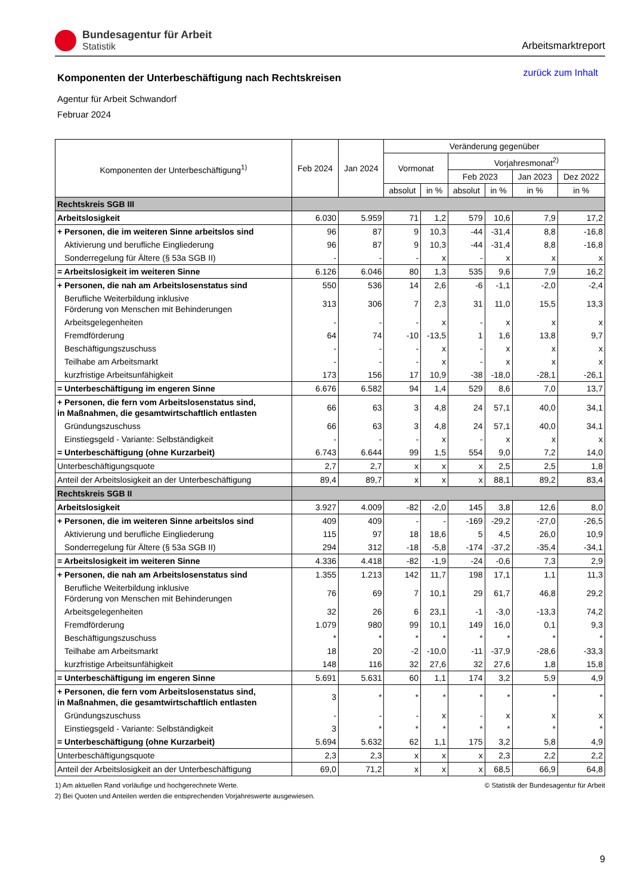Bundesagentur für Arbeit
Statistik
Arbeitsmarktreport
Komponenten der Unterbeschäftigung nach Rechtskreisen
zurück zum Inhalt
Agentur für Arbeit Schwandorf
Februar 2024
| Komponenten der Unterbeschäftigung<sup>1)</sup> | Feb 2024 | Jan 2024 | Veränderung gegenüber | | | | | |
| --- | --- | --- | --- | --- | --- | --- | --- | --- |
| | | | Vormonat | | Vorjahresmonat<sup>2)</sup> | | | |
| | | | | | Feb 2023 | | Jan 2023 | Dez 2022 |
| | | | absolut | in % | absolut | in % | in % | in % |
| Rechtskreis SGB III | | | | | | | | |
| Arbeitslosigkeit | 6.030 | 5.959 | 71 | 1,2 | 579 | 10,6 | 7,9 | 17,2 |
| + Personen, die im weiteren Sinne arbeitslos sind | 96 | 87 | 9 | 10,3 | -44 | -31,4 | 8,8 | -16,8 |
| Aktivierung und berufliche Eingliederung | 96 | 87 | 9 | 10,3 | -44 | -31,4 | 8,8 | -16,8 |
| Sonderregelung für Ältere (§ 53a SGB II) | - | - | - | x | - | x | x | x |
| = Arbeitslosigkeit im weiteren Sinne | 6.126 | 6.046 | 80 | 1,3 | 535 | 9,6 | 7,9 | 16,2 |
| + Personen, die nah am Arbeitslosenstatus sind | 550 | 536 | 14 | 2,6 | -6 | -1,1 | -2,0 | -2,4 |
| Berufliche Weiterbildung inklusive Förderung von Menschen mit Behinderungen | 313 | 306 | 7 | 2,3 | 31 | 11,0 | 15,5 | 13,3 |
| Arbeitsgelegenheiten | - | - | - | x | - | x | x | x |
| Fremdförderung | 64 | 74 | -10 | -13,5 | 1 | 1,6 | 13,8 | 9,7 |
| Beschäftigungszuschuss | - | - | - | x | - | x | x | x |
| Teilhabe am Arbeitsmarkt | - | - | - | x | - | x | x | x |
| kurzfristige Arbeitsunfähigkeit | 173 | 156 | 17 | 10,9 | -38 | -18,0 | -28,1 | -26,1 |
| = Unterbeschäftigung im engeren Sinne | 6.676 | 6.582 | 94 | 1,4 | 529 | 8,6 | 7,0 | 13,7 |
| + Personen, die fern vom Arbeitslosenstatus sind, in Maßnahmen, die gesamtwirtschaftlich entlasten | 66 | 63 | 3 | 4,8 | 24 | 57,1 | 40,0 | 34,1 |
| Gründungszuschuss | 66 | 63 | 3 | 4,8 | 24 | 57,1 | 40,0 | 34,1 |
| Einstiegsgeld - Variante: Selbständigkeit | - | - | - | x | - | x | x | x |
| = Unterbeschäftigung (ohne Kurzarbeit) | 6.743 | 6.644 | 99 | 1,5 | 554 | 9,0 | 7,2 | 14,0 |
| Unterbeschäftigungsquote | 2,7 | 2,7 | x | x | x | 2,5 | 2,5 | 1,8 |
| Anteil der Arbeitslosigkeit an der Unterbeschäftigung | 89,4 | 89,7 | x | x | x | 88,1 | 89,2 | 83,4 |
| Rechtskreis SGB II | | | | | | | | |
| Arbeitslosigkeit | 3.927 | 4.009 | -82 | -2,0 | 145 | 3,8 | 12,6 | 8,0 |
| + Personen, die im weiteren Sinne arbeitslos sind | 409 | 409 | - | - | -169 | -29,2 | -27,0 | -26,5 |
| Aktivierung und berufliche Eingliederung | 115 | 97 | 18 | 18,6 | 5 | 4,5 | 26,0 | 10,9 |
| Sonderregelung für Ältere (§ 53a SGB II) | 294 | 312 | -18 | -5,8 | -174 | -37,2 | -35,4 | -34,1 |
| = Arbeitslosigkeit im weiteren Sinne | 4.336 | 4.418 | -82 | -1,9 | -24 | -0,6 | 7,3 | 2,9 |
| + Personen, die nah am Arbeitslosenstatus sind | 1.355 | 1.213 | 142 | 11,7 | 198 | 17,1 | 1,1 | 11,3 |
| Berufliche Weiterbildung inklusive Förderung von Menschen mit Behinderungen | 76 | 69 | 7 | 10,1 | 29 | 61,7 | 46,8 | 29,2 |
| Arbeitsgelegenheiten | 32 | 26 | 6 | 23,1 | -1 | -3,0 | -13,3 | 74,2 |
| Fremdförderung | 1.079 | 980 | 99 | 10,1 | 149 | 16,0 | 0,1 | 9,3 |
| Beschäftigungszuschuss | * | * | * | * | * | * | * | * |
| Teilhabe am Arbeitsmarkt | 18 | 20 | -2 | -10,0 | -11 | -37,9 | -28,6 | -33,3 |
| kurzfristige Arbeitsunfähigkeit | 148 | 116 | 32 | 27,6 | 32 | 27,6 | 1,8 | 15,8 |
| = Unterbeschäftigung im engeren Sinne | 5.691 | 5.631 | 60 | 1,1 | 174 | 3,2 | 5,9 | 4,9 |
| + Personen, die fern vom Arbeitslosenstatus sind, in Maßnahmen, die gesamtwirtschaftlich entlasten | 3 | * | * | * | * | * | * | * |
| Gründungszuschuss | - | - | - | x | - | x | x | x |
| Einstiegsgeld - Variante: Selbständigkeit | 3 | * | * | * | * | * | * | * |
| = Unterbeschäftigung (ohne Kurzarbeit) | 5.694 | 5.632 | 62 | 1,1 | 175 | 3,2 | 5,8 | 4,9 |
| Unterbeschäftigungsquote | 2,3 | 2,3 | x | x | x | 2,3 | 2,2 | 2,2 |
| Anteil der Arbeitslosigkeit an der Unterbeschäftigung | 69,0 | 71,2 | x | x | x | 68,5 | 66,9 | 64,8 |
1) Am aktuellen Rand vorläufige und hochgerechnete Werte.
2) Bei Quoten und Anteilen werden die entsprechenden Vorjahreswerte ausgewiesen.
© Statistik der Bundesagentur für Arbeit
9